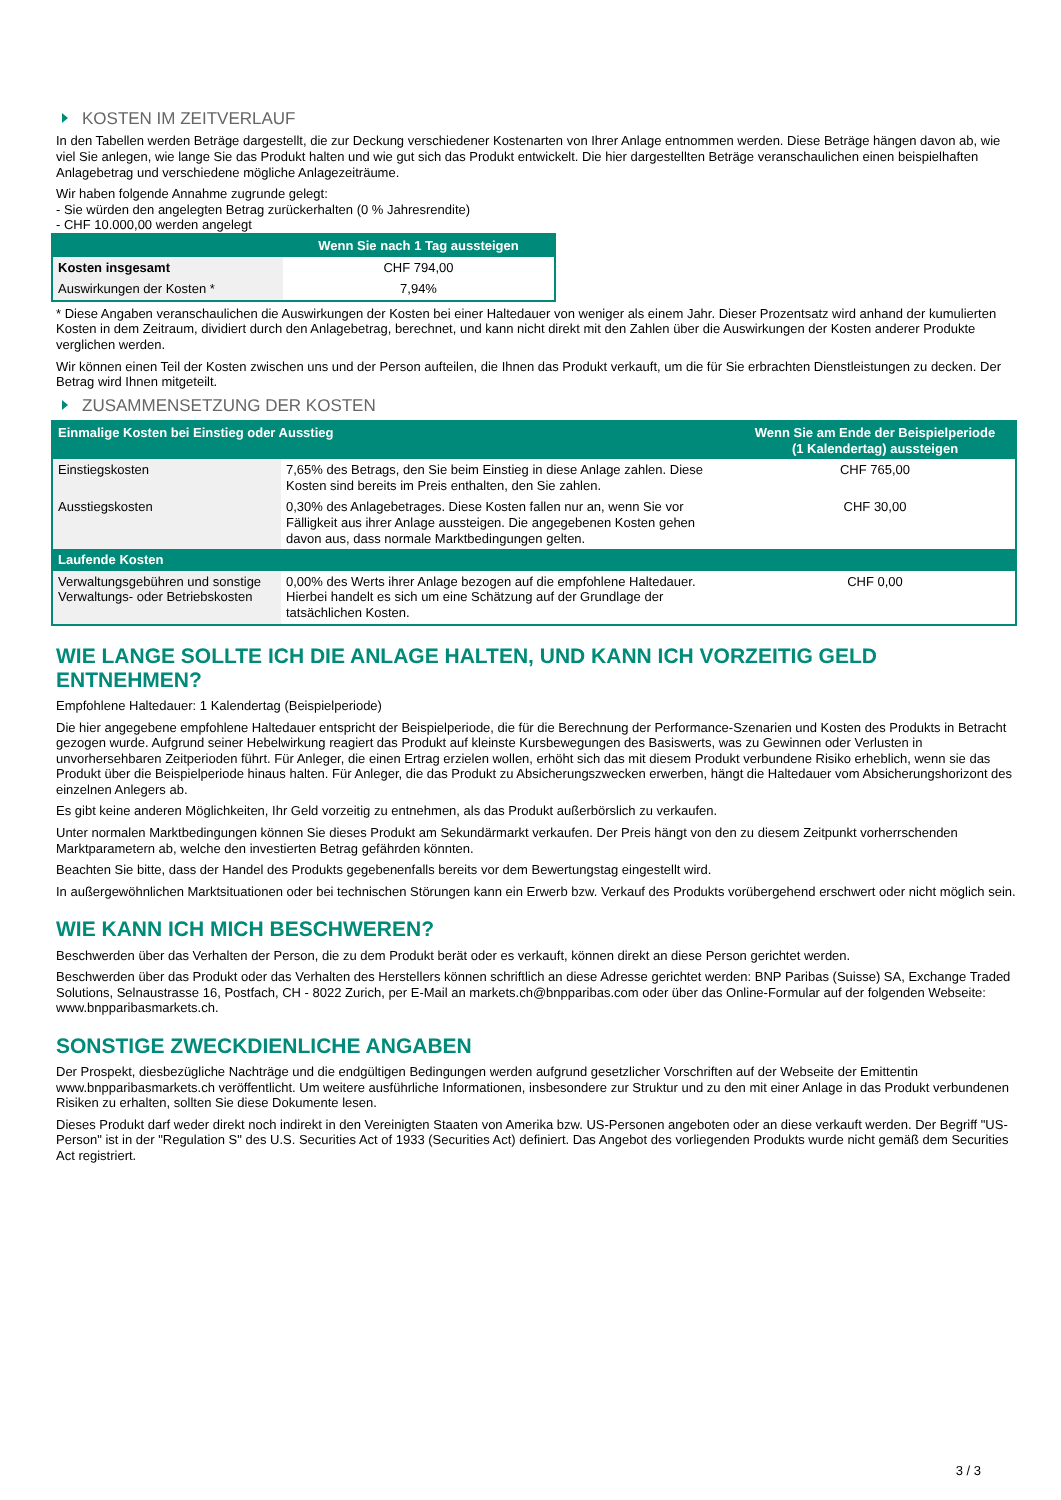KOSTEN IM ZEITVERLAUF
In den Tabellen werden Beträge dargestellt, die zur Deckung verschiedener Kostenarten von Ihrer Anlage entnommen werden. Diese Beträge hängen davon ab, wie viel Sie anlegen, wie lange Sie das Produkt halten und wie gut sich das Produkt entwickelt. Die hier dargestellten Beträge veranschaulichen einen beispielhaften Anlagebetrag und verschiedene mögliche Anlagezeiträume.
Wir haben folgende Annahme zugrunde gelegt:
- Sie würden den angelegten Betrag zurückerhalten (0 % Jahresrendite)
- CHF 10.000,00 werden angelegt
| | Wenn Sie nach 1 Tag aussteigen |
| --- | --- |
| Kosten insgesamt | CHF 794,00 |
| Auswirkungen der Kosten * | 7,94% |
* Diese Angaben veranschaulichen die Auswirkungen der Kosten bei einer Haltedauer von weniger als einem Jahr. Dieser Prozentsatz wird anhand der kumulierten Kosten in dem Zeitraum, dividiert durch den Anlagebetrag, berechnet, und kann nicht direkt mit den Zahlen über die Auswirkungen der Kosten anderer Produkte verglichen werden.
Wir können einen Teil der Kosten zwischen uns und der Person aufteilen, die Ihnen das Produkt verkauft, um die für Sie erbrachten Dienstleistungen zu decken. Der Betrag wird Ihnen mitgeteilt.
ZUSAMMENSETZUNG DER KOSTEN
| Einmalige Kosten bei Einstieg oder Ausstieg | | Wenn Sie am Ende der Beispielperiode (1 Kalendertag) aussteigen |
| --- | --- | --- |
| Einstiegskosten | 7,65% des Betrags, den Sie beim Einstieg in diese Anlage zahlen. Diese Kosten sind bereits im Preis enthalten, den Sie zahlen. | CHF 765,00 |
| Ausstiegskosten | 0,30% des Anlagebetrages. Diese Kosten fallen nur an, wenn Sie vor Fälligkeit aus ihrer Anlage aussteigen. Die angegebenen Kosten gehen davon aus, dass normale Marktbedingungen gelten. | CHF 30,00 |
| Laufende Kosten | | |
| Verwaltungsgebühren und sonstige Verwaltungs- oder Betriebskosten | 0,00% des Werts ihrer Anlage bezogen auf die empfohlene Haltedauer. Hierbei handelt es sich um eine Schätzung auf der Grundlage der tatsächlichen Kosten. | CHF 0,00 |
WIE LANGE SOLLTE ICH DIE ANLAGE HALTEN, UND KANN ICH VORZEITIG GELD ENTNEHMEN?
Empfohlene Haltedauer: 1 Kalendertag (Beispielperiode)
Die hier angegebene empfohlene Haltedauer entspricht der Beispielperiode, die für die Berechnung der Performance-Szenarien und Kosten des Produkts in Betracht gezogen wurde. Aufgrund seiner Hebelwirkung reagiert das Produkt auf kleinste Kursbewegungen des Basiswerts, was zu Gewinnen oder Verlusten in unvorhersehbaren Zeitperioden führt. Für Anleger, die einen Ertrag erzielen wollen, erhöht sich das mit diesem Produkt verbundene Risiko erheblich, wenn sie das Produkt über die Beispielperiode hinaus halten. Für Anleger, die das Produkt zu Absicherungszwecken erwerben, hängt die Haltedauer vom Absicherungshorizont des einzelnen Anlegers ab.
Es gibt keine anderen Möglichkeiten, Ihr Geld vorzeitig zu entnehmen, als das Produkt außerbörslich zu verkaufen.
Unter normalen Marktbedingungen können Sie dieses Produkt am Sekundärmarkt verkaufen. Der Preis hängt von den zu diesem Zeitpunkt vorherrschenden Marktparametern ab, welche den investierten Betrag gefährden könnten.
Beachten Sie bitte, dass der Handel des Produkts gegebenenfalls bereits vor dem Bewertungstag eingestellt wird.
In außergewöhnlichen Marktsituationen oder bei technischen Störungen kann ein Erwerb bzw. Verkauf des Produkts vorübergehend erschwert oder nicht möglich sein.
WIE KANN ICH MICH BESCHWEREN?
Beschwerden über das Verhalten der Person, die zu dem Produkt berät oder es verkauft, können direkt an diese Person gerichtet werden.
Beschwerden über das Produkt oder das Verhalten des Herstellers können schriftlich an diese Adresse gerichtet werden: BNP Paribas (Suisse) SA, Exchange Traded Solutions, Selnaustrasse 16, Postfach, CH - 8022 Zurich, per E-Mail an markets.ch@bnpparibas.com oder über das Online-Formular auf der folgenden Webseite: www.bnpparibasmarkets.ch.
SONSTIGE ZWECKDIENLICHE ANGABEN
Der Prospekt, diesbezügliche Nachträge und die endgültigen Bedingungen werden aufgrund gesetzlicher Vorschriften auf der Webseite der Emittentin www.bnpparibasmarkets.ch veröffentlicht. Um weitere ausführliche Informationen, insbesondere zur Struktur und zu den mit einer Anlage in das Produkt verbundenen Risiken zu erhalten, sollten Sie diese Dokumente lesen.
Dieses Produkt darf weder direkt noch indirekt in den Vereinigten Staaten von Amerika bzw. US-Personen angeboten oder an diese verkauft werden. Der Begriff "US-Person" ist in der "Regulation S" des U.S. Securities Act of 1933 (Securities Act) definiert. Das Angebot des vorliegenden Produkts wurde nicht gemäß dem Securities Act registriert.
3 / 3